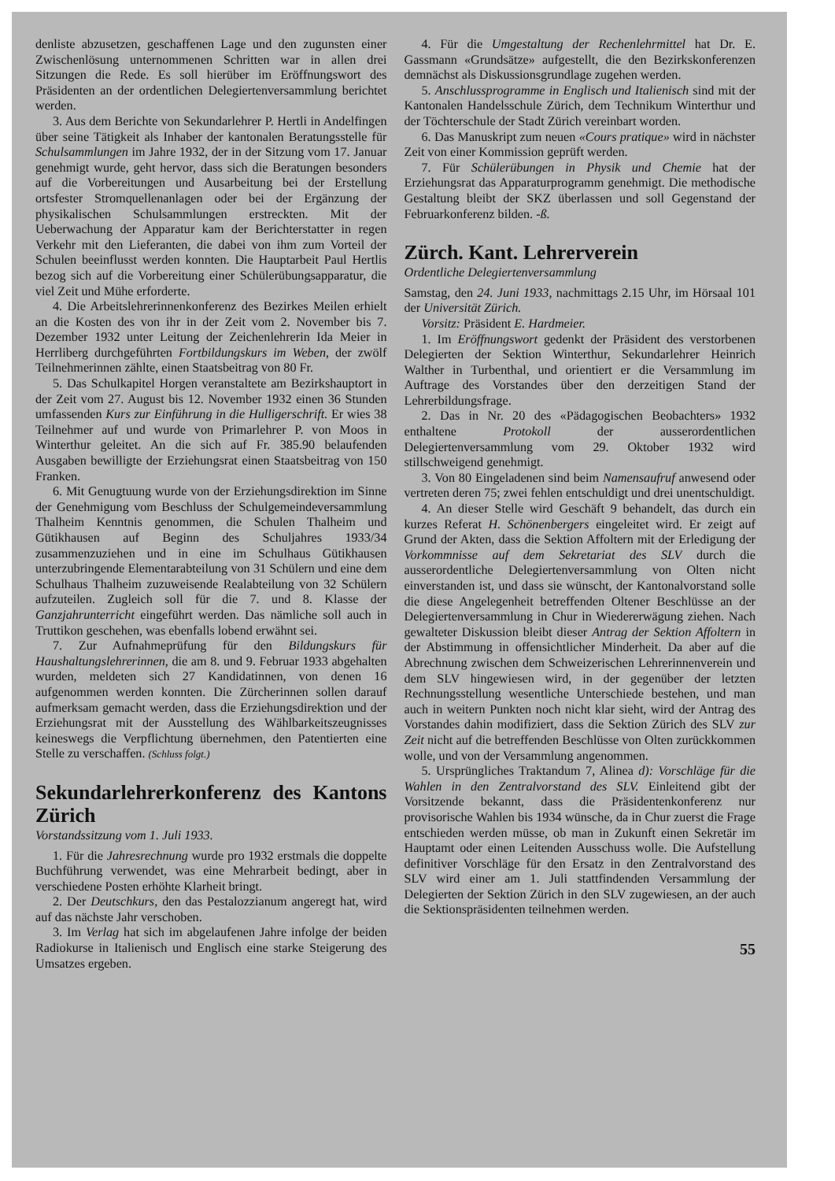denliste abzusetzen, geschaffenen Lage und den zugunsten einer Zwischenlösung unternommenen Schritten war in allen drei Sitzungen die Rede. Es soll hierüber im Eröffnungswort des Präsidenten an der ordentlichen Delegiertenversammlung berichtet werden.
3. Aus dem Berichte von Sekundarlehrer P. Hertli in Andelfingen über seine Tätigkeit als Inhaber der kantonalen Beratungsstelle für Schulsammlungen im Jahre 1932, der in der Sitzung vom 17. Januar genehmigt wurde, geht hervor, dass sich die Beratungen besonders auf die Vorbereitungen und Ausarbeitung bei der Erstellung ortsfester Stromquellenanlagen oder bei der Ergänzung der physikalischen Schulsammlungen erstreckten. Mit der Ueberwachung der Apparatur kam der Berichterstatter in regen Verkehr mit den Lieferanten, die dabei von ihm zum Vorteil der Schulen beeinflusst werden konnten. Die Hauptarbeit Paul Hertlis bezog sich auf die Vorbereitung einer Schülerübungsapparatur, die viel Zeit und Mühe erforderte.
4. Die Arbeitslehrerinnenkonferenz des Bezirkes Meilen erhielt an die Kosten des von ihr in der Zeit vom 2. November bis 7. Dezember 1932 unter Leitung der Zeichenlehrerin Ida Meier in Herrliberg durchgeführten Fortbildungskurs im Weben, der zwölf Teilnehmerinnen zählte, einen Staatsbeitrag von 80 Fr.
5. Das Schulkapitel Horgen veranstaltete am Bezirkshauptort in der Zeit vom 27. August bis 12. November 1932 einen 36 Stunden umfassenden Kurs zur Einführung in die Hulligerschrift. Er wies 38 Teilnehmer auf und wurde von Primarlehrer P. von Moos in Winterthur geleitet. An die sich auf Fr. 385.90 belaufenden Ausgaben bewilligte der Erziehungsrat einen Staatsbeitrag von 150 Franken.
6. Mit Genugtuung wurde von der Erziehungsdirektion im Sinne der Genehmigung vom Beschluss der Schulgemeindeversammlung Thalheim Kenntnis genommen, die Schulen Thalheim und Gütikhausen auf Beginn des Schuljahres 1933/34 zusammenzuziehen und in eine im Schulhaus Gütikhausen unterzubringende Elementarabteilung von 31 Schülern und eine dem Schulhaus Thalheim zuzuweisende Realabteilung von 32 Schülern aufzuteilen. Zugleich soll für die 7. und 8. Klasse der Ganzjahrunterricht eingeführt werden. Das nämliche soll auch in Truttikon geschehen, was ebenfalls lobend erwähnt sei.
7. Zur Aufnahmeprüfung für den Bildungskurs für Haushaltungslehrerinnen, die am 8. und 9. Februar 1933 abgehalten wurden, meldeten sich 27 Kandidatinnen, von denen 16 aufgenommen werden konnten. Die Zürcherinnen sollen darauf aufmerksam gemacht werden, dass die Erziehungsdirektion und der Erziehungsrat mit der Ausstellung des Wählbarkeitszeugnisses keineswegs die Verpflichtung übernehmen, den Patentierten eine Stelle zu verschaffen. (Schluss folgt.)
Sekundarlehrerkonferenz des Kantons Zürich
Vorstandssitzung vom 1. Juli 1933.
1. Für die Jahresrechnung wurde pro 1932 erstmals die doppelte Buchführung verwendet, was eine Mehrarbeit bedingt, aber in verschiedene Posten erhöhte Klarheit bringt.
2. Der Deutschkurs, den das Pestalozzianum angeregt hat, wird auf das nächste Jahr verschoben.
3. Im Verlag hat sich im abgelaufenen Jahre infolge der beiden Radiokurse in Italienisch und Englisch eine starke Steigerung des Umsatzes ergeben.
4. Für die Umgestaltung der Rechenlehrmittel hat Dr. E. Gassmann «Grundsätze» aufgestellt, die den Bezirkskonferenzen demnächst als Diskussionsgrundlage zugehen werden.
5. Anschlussprogramme in Englisch und Italienisch sind mit der Kantonalen Handelsschule Zürich, dem Technikum Winterthur und der Töchterschule der Stadt Zürich vereinbart worden.
6. Das Manuskript zum neuen «Cours pratique» wird in nächster Zeit von einer Kommission geprüft werden.
7. Für Schülerübungen in Physik und Chemie hat der Erziehungsrat das Apparaturprogramm genehmigt. Die methodische Gestaltung bleibt der SKZ überlassen und soll Gegenstand der Februarkonferenz bilden. -ß.
Zürch. Kant. Lehrerverein
Ordentliche Delegiertenversammlung
Samstag, den 24. Juni 1933, nachmittags 2.15 Uhr, im Hörsaal 101 der Universität Zürich.
Vorsitz: Präsident E. Hardmeier.
1. Im Eröffnungswort gedenkt der Präsident des verstorbenen Delegierten der Sektion Winterthur, Sekundarlehrer Heinrich Walther in Turbenthal, und orientiert er die Versammlung im Auftrage des Vorstandes über den derzeitigen Stand der Lehrerbildungsfrage.
2. Das in Nr. 20 des «Pädagogischen Beobachters» 1932 enthaltene Protokoll der ausserordentlichen Delegiertenversammlung vom 29. Oktober 1932 wird stillschweigend genehmigt.
3. Von 80 Eingeladenen sind beim Namensaufruf anwesend oder vertreten deren 75; zwei fehlen entschuldigt und drei unentschuldigt.
4. An dieser Stelle wird Geschäft 9 behandelt, das durch ein kurzes Referat H. Schönenbergers eingeleitet wird. Er zeigt auf Grund der Akten, dass die Sektion Affoltern mit der Erledigung der Vorkommnisse auf dem Sekretariat des SLV durch die ausserordentliche Delegiertenversammlung von Olten nicht einverstanden ist, und dass sie wünscht, der Kantonalvorstand solle die diese Angelegenheit betreffenden Oltener Beschlüsse an der Delegiertenversammlung in Chur in Wiedererwägung ziehen. Nach gewalteter Diskussion bleibt dieser Antrag der Sektion Affoltern in der Abstimmung in offensichtlicher Minderheit. Da aber auf die Abrechnung zwischen dem Schweizerischen Lehrerinnenverein und dem SLV hingewiesen wird, in der gegenüber der letzten Rechnungsstellung wesentliche Unterschiede bestehen, und man auch in weitern Punkten noch nicht klar sieht, wird der Antrag des Vorstandes dahin modifiziert, dass die Sektion Zürich des SLV zur Zeit nicht auf die betreffenden Beschlüsse von Olten zurückkommen wolle, und von der Versammlung angenommen.
5. Ursprüngliches Traktandum 7, Alinea d): Vorschläge für die Wahlen in den Zentralvorstand des SLV. Einleitend gibt der Vorsitzende bekannt, dass die Präsidentenkonferenz nur provisorische Wahlen bis 1934 wünsche, da in Chur zuerst die Frage entschieden werden müsse, ob man in Zukunft einen Sekretär im Hauptamt oder einen Leitenden Ausschuss wolle. Die Aufstellung definitiver Vorschläge für den Ersatz in den Zentralvorstand des SLV wird einer am 1. Juli stattfindenden Versammlung der Delegierten der Sektion Zürich in den SLV zugewiesen, an der auch die Sektionspräsidenten teilnehmen werden.
55